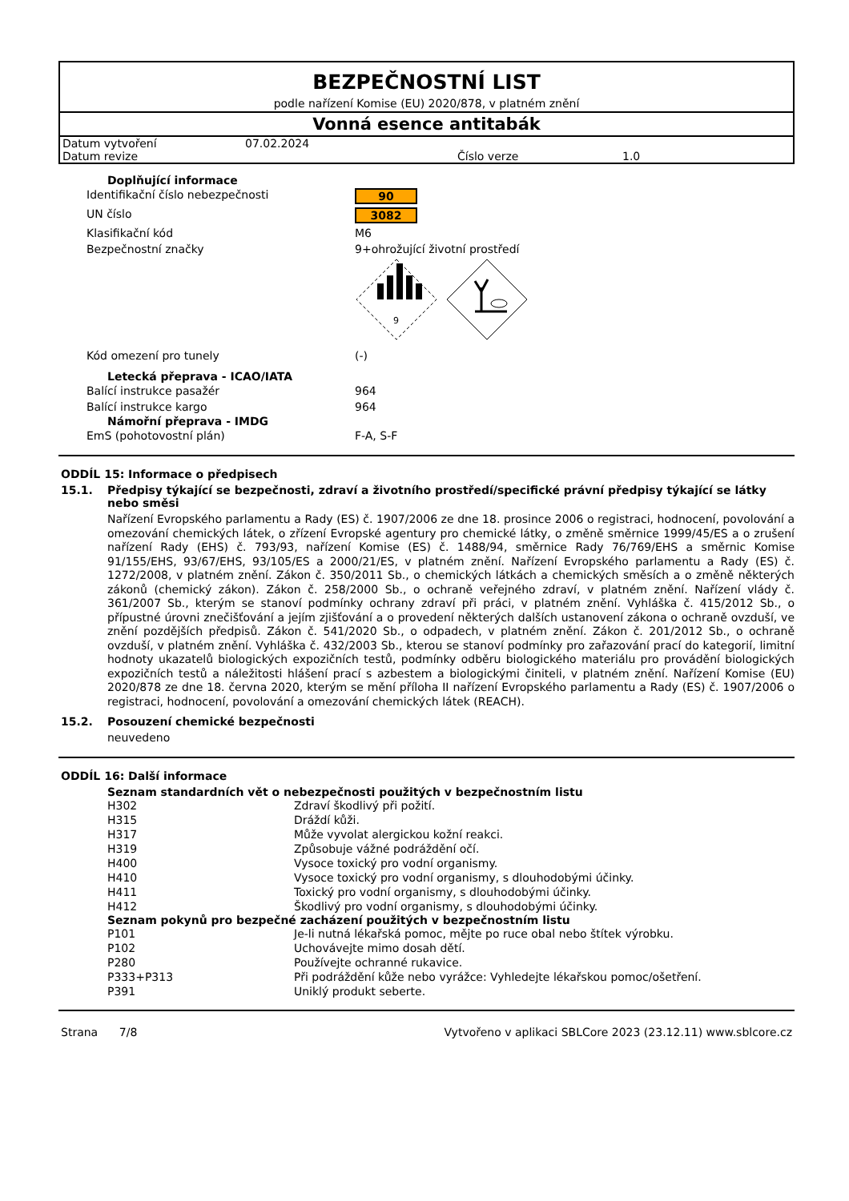BEZPEČNOSTNÍ LIST
podle nařízení Komise (EU) 2020/878, v platném znění
Vonná esence antitabák
| Datum vytvoření | 07.02.2024 | | |
| Datum revize | | Číslo verze | 1.0 |
Doplňující informace
| Identifikační číslo nebezpečnosti | 90 |
| UN číslo | 3082 |
| Klasifikační kód | M6 |
| Bezpečnostní značky | 9+ohrožující životní prostředí 9 |
| Kód omezení pro tunely | (-) |
Letecká přeprava - ICAO/IATA
| Balící instrukce pasažér | 964 |
| Balící instrukce kargo | 964 |
Námořní přeprava - IMDG
| EmS (pohotovostní plán) | F-A, S-F |
ODDÍL 15: Informace o předpisech
15.1. Předpisy týkající se bezpečnosti, zdraví a životního prostředí/specifické právní předpisy týkající se látky nebo směsi
Nařízení Evropského parlamentu a Rady (ES) č. 1907/2006 ze dne 18. prosince 2006 o registraci, hodnocení, povolování a omezování chemických látek, o zřízení Evropské agentury pro chemické látky, o změně směrnice 1999/45/ES a o zrušení nařízení Rady (EHS) č. 793/93, nařízení Komise (ES) č. 1488/94, směrnice Rady 76/769/EHS a směrnic Komise 91/155/EHS, 93/67/EHS, 93/105/ES a 2000/21/ES, v platném znění. Nařízení Evropského parlamentu a Rady (ES) č. 1272/2008, v platném znění. Zákon č. 350/2011 Sb., o chemických látkách a chemických směsích a o změně některých zákonů (chemický zákon). Zákon č. 258/2000 Sb., o ochraně veřejného zdraví, v platném znění. Nařízení vlády č. 361/2007 Sb., kterým se stanoví podmínky ochrany zdraví při práci, v platném znění. Vyhláška č. 415/2012 Sb., o přípustné úrovni znečišťování a jejím zjišťování a o provedení některých dalších ustanovení zákona o ochraně ovzduší, ve znění pozdějších předpisů. Zákon č. 541/2020 Sb., o odpadech, v platném znění. Zákon č. 201/2012 Sb., o ochraně ovzduší, v platném znění. Vyhláška č. 432/2003 Sb., kterou se stanoví podmínky pro zařazování prací do kategorií, limitní hodnoty ukazatelů biologických expozičních testů, podmínky odběru biologického materiálu pro provádění biologických expozičních testů a náležitosti hlášení prací s azbestem a biologickými činiteli, v platném znění. Nařízení Komise (EU) 2020/878 ze dne 18. června 2020, kterým se mění příloha II nařízení Evropského parlamentu a Rady (ES) č. 1907/2006 o registraci, hodnocení, povolování a omezování chemických látek (REACH).
15.2. Posouzení chemické bezpečnosti
neuvedeno
ODDÍL 16: Další informace
Seznam standardních vět o nebezpečnosti použitých v bezpečnostním listu
| H302 | Zdraví škodlivý při požití. |
| H315 | Dráždí kůži. |
| H317 | Může vyvolat alergickou kožní reakci. |
| H319 | Způsobuje vážné podráždění očí. |
| H400 | Vysoce toxický pro vodní organismy. |
| H410 | Vysoce toxický pro vodní organismy, s dlouhodobými účinky. |
| H411 | Toxický pro vodní organismy, s dlouhodobými účinky. |
| H412 | Škodlivý pro vodní organismy, s dlouhodobými účinky. |
Seznam pokynů pro bezpečné zacházení použitých v bezpečnostním listu
| P101 | Je-li nutná lékařská pomoc, mějte po ruce obal nebo štítek výrobku. |
| P102 | Uchovávejte mimo dosah dětí. |
| P280 | Používejte ochranné rukavice. |
| P333+P313 | Při podráždění kůže nebo vyrážce: Vyhledejte lékařskou pomoc/ošetření. |
| P391 | Uniklý produkt seberte. |
Strana 7/8 Vytvořeno v aplikaci SBLCore 2023 (23.12.11) www.sblcore.cz